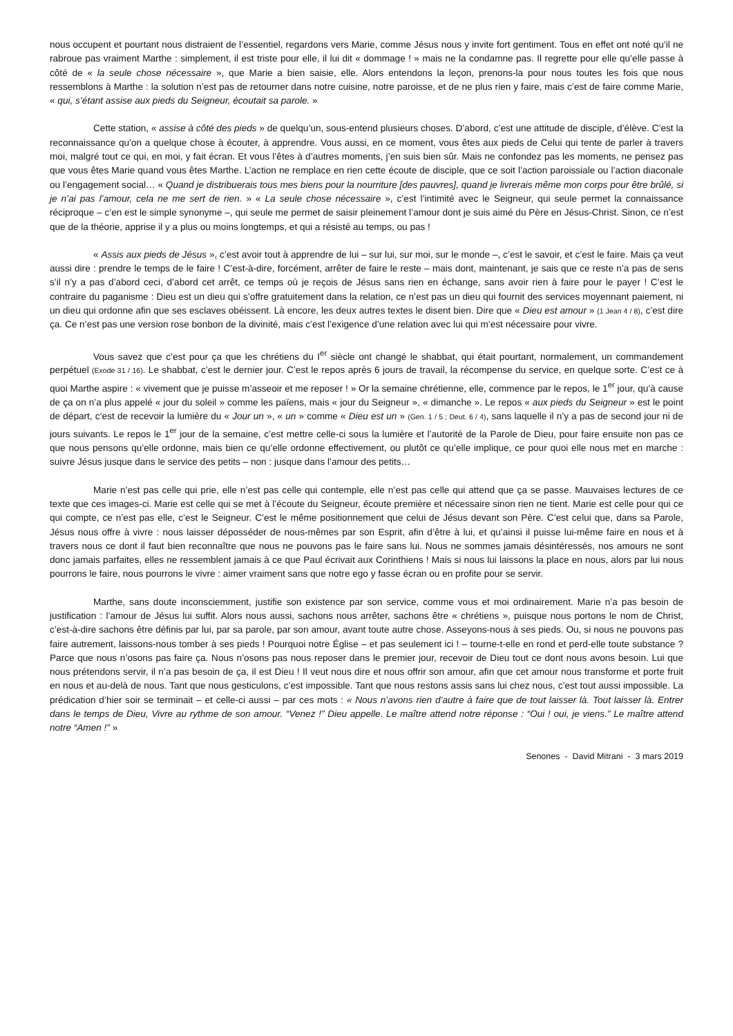nous occupent et pourtant nous distraient de l’essentiel, regardons vers Marie, comme Jésus nous y invite fort gentiment. Tous en effet ont noté qu’il ne rabroue pas vraiment Marthe : simplement, il est triste pour elle, il lui dit « dommage ! » mais ne la condamne pas. Il regrette pour elle qu’elle passe à côté de « la seule chose nécessaire », que Marie a bien saisie, elle. Alors entendons la leçon, prenons-la pour nous toutes les fois que nous ressemblons à Marthe : la solution n’est pas de retourner dans notre cuisine, notre paroisse, et de ne plus rien y faire, mais c’est de faire comme Marie, « qui, s’étant assise aux pieds du Seigneur, écoutait sa parole. »
Cette station, « assise à côté des pieds » de quelqu’un, sous-entend plusieurs choses. D’abord, c’est une attitude de disciple, d’élève. C’est la reconnaissance qu’on a quelque chose à écouter, à apprendre. Vous aussi, en ce moment, vous êtes aux pieds de Celui qui tente de parler à travers moi, malgré tout ce qui, en moi, y fait écran. Et vous l’êtes à d’autres moments, j’en suis bien sûr. Mais ne confondez pas les moments, ne pensez pas que vous êtes Marie quand vous êtes Marthe. L’action ne remplace en rien cette écoute de disciple, que ce soit l’action paroissiale ou l’action diaconale ou l’engagement social… « Quand je distribuerais tous mes biens pour la nourriture [des pauvres], quand je livrerais même mon corps pour être brûlé, si je n’ai pas l’amour, cela ne me sert de rien. » « La seule chose nécessaire », c’est l’intimité avec le Seigneur, qui seule permet la connaissance réciproque – c’en est le simple synonyme –, qui seule me permet de saisir pleinement l’amour dont je suis aimé du Père en Jésus-Christ. Sinon, ce n’est que de la théorie, apprise il y a plus ou moins longtemps, et qui a résisté au temps, ou pas !
« Assis aux pieds de Jésus », c’est avoir tout à apprendre de lui – sur lui, sur moi, sur le monde –, c’est le savoir, et c’est le faire. Mais ça veut aussi dire : prendre le temps de le faire ! C’est-à-dire, forcément, arrêter de faire le reste – mais dont, maintenant, je sais que ce reste n’a pas de sens s’il n’y a pas d’abord ceci, d’abord cet arrêt, ce temps où je reçois de Jésus sans rien en échange, sans avoir rien à faire pour le payer ! C’est le contraire du paganisme : Dieu est un dieu qui s’offre gratuitement dans la relation, ce n’est pas un dieu qui fournit des services moyennant paiement, ni un dieu qui ordonne afin que ses esclaves obéissent. Là encore, les deux autres textes le disent bien. Dire que « Dieu est amour » (1 Jean 4 / 8), c’est dire ça. Ce n’est pas une version rose bonbon de la divinité, mais c’est l’exigence d’une relation avec lui qui m’est nécessaire pour vivre.
Vous savez que c’est pour ça que les chrétiens du I<sup>er</sup> siècle ont changé le shabbat, qui était pourtant, normalement, un commandement perpétuel (Exode 31 / 16). Le shabbat, c’est le dernier jour. C’est le repos après 6 jours de travail, la récompense du service, en quelque sorte. C’est ce à quoi Marthe aspire : « vivement que je puisse m’asseoir et me reposer ! » Or la semaine chrétienne, elle, commence par le repos, le 1<sup>er</sup> jour, qu’à cause de ça on n’a plus appelé « jour du soleil » comme les païens, mais « jour du Seigneur », « dimanche ». Le repos « aux pieds du Seigneur » est le point de départ, c’est de recevoir la lumière du « Jour un », « un » comme « Dieu est un » (Gen. 1 / 5 ; Deut. 6 / 4), sans laquelle il n’y a pas de second jour ni de jours suivants. Le repos le 1<sup>er</sup> jour de la semaine, c’est mettre celle-ci sous la lumière et l’autorité de la Parole de Dieu, pour faire ensuite non pas ce que nous pensons qu’elle ordonne, mais bien ce qu’elle ordonne effectivement, ou plutôt ce qu’elle implique, ce pour quoi elle nous met en marche : suivre Jésus jusque dans le service des petits – non : jusque dans l’amour des petits…
Marie n’est pas celle qui prie, elle n’est pas celle qui contemple, elle n’est pas celle qui attend que ça se passe. Mauvaises lectures de ce texte que ces images-ci. Marie est celle qui se met à l’écoute du Seigneur, écoute première et nécessaire sinon rien ne tient. Marie est celle pour qui ce qui compte, ce n’est pas elle, c’est le Seigneur. C’est le même positionnement que celui de Jésus devant son Père. C’est celui que, dans sa Parole, Jésus nous offre à vivre : nous laisser déposséder de nous-mêmes par son Esprit, afin d’être à lui, et qu’ainsi il puisse lui-même faire en nous et à travers nous ce dont il faut bien reconnaître que nous ne pouvons pas le faire sans lui. Nous ne sommes jamais désintéressés, nos amours ne sont donc jamais parfaites, elles ne ressemblent jamais à ce que Paul écrivait aux Corinthiens ! Mais si nous lui laissons la place en nous, alors par lui nous pourrons le faire, nous pourrons le vivre : aimer vraiment sans que notre ego y fasse écran ou en profite pour se servir.
Marthe, sans doute inconsciemment, justifie son existence par son service, comme vous et moi ordinairement. Marie n’a pas besoin de justification : l’amour de Jésus lui suffit. Alors nous aussi, sachons nous arrêter, sachons être « chrétiens », puisque nous portons le nom de Christ, c’est-à-dire sachons être définis par lui, par sa parole, par son amour, avant toute autre chose. Asseyons-nous à ses pieds. Ou, si nous ne pouvons pas faire autrement, laissons-nous tomber à ses pieds ! Pourquoi notre Église – et pas seulement ici ! – tourne-t-elle en rond et perd-elle toute substance ? Parce que nous n’osons pas faire ça. Nous n’osons pas nous reposer dans le premier jour, recevoir de Dieu tout ce dont nous avons besoin. Lui que nous prétendons servir, il n’a pas besoin de ça, il est Dieu ! Il veut nous dire et nous offrir son amour, afin que cet amour nous transforme et porte fruit en nous et au-delà de nous. Tant que nous gesticulons, c’est impossible. Tant que nous restons assis sans lui chez nous, c’est tout aussi impossible. La prédication d’hier soir se terminait – et celle-ci aussi – par ces mots : « Nous n’avons rien d’autre à faire que de tout laisser là. Tout laisser là. Entrer dans le temps de Dieu, Vivre au rythme de son amour. “Venez !” Dieu appelle. Le maître attend notre réponse : “Oui ! oui, je viens.” Le maître attend notre “Amen !” »
Senones - David Mitrani - 3 mars 2019